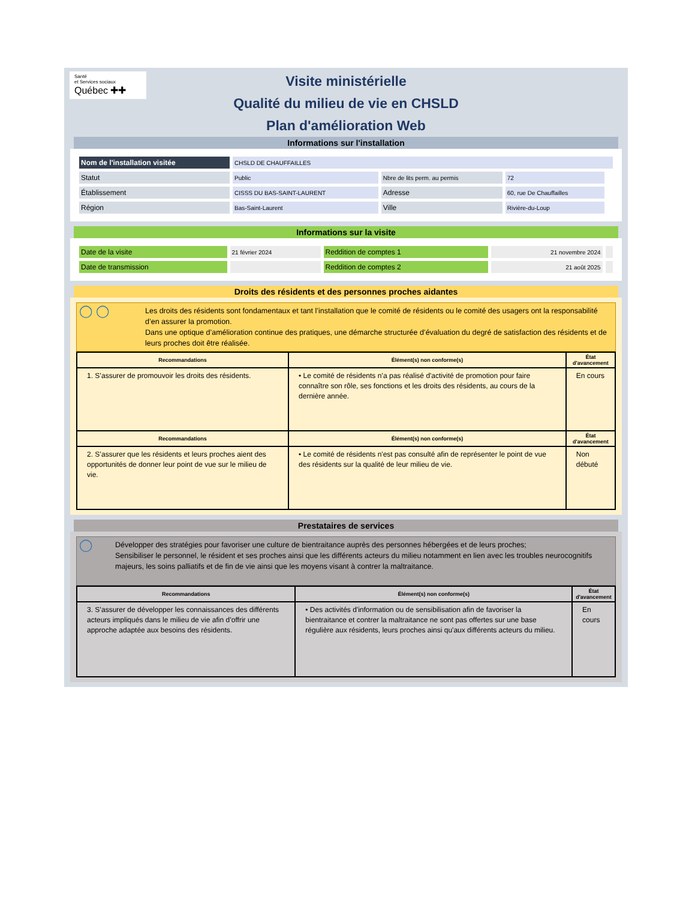Santé
et Services sociaux
Québec ✚✚
Visite ministérielle
Qualité du milieu de vie en CHSLD
Plan d'amélioration Web
Informations sur l'installation
| Nom de l'installation visitée | CHSLD DE CHAUFFAILLES | | | |
| Statut | Public | Nbre de lits perm. au permis | 72 | |
| Établissement | CISSS DU BAS-SAINT-LAURENT | Adresse | 60, rue De Chauffailles | |
| Région | Bas-Saint-Laurent | Ville | Rivière-du-Loup | |
Informations sur la visite
| Date de la visite | 21 février 2024 | Reddition de comptes 1 | 21 novembre 2024 | |
| Date de transmission | | Reddition de comptes 2 | 21 août 2025 | |
Droits des résidents et des personnes proches aidantes
◯ ◯
Les droits des résidents sont fondamentaux et tant l’installation que le comité de résidents ou le comité des usagers ont la responsabilité d’en assurer la promotion.
Dans une optique d’amélioration continue des pratiques, une démarche structurée d’évaluation du degré de satisfaction des résidents et de leurs proches doit être réalisée.
| Recommandations | Élément(s) non conforme(s) | État d'avancement |
| --- | --- | --- |
| 1. S’assurer de promouvoir les droits des résidents. | • Le comité de résidents n’a pas réalisé d'activité de promotion pour faire connaître son rôle, ses fonctions et les droits des résidents, au cours de la dernière année. | En cours |
| Recommandations | Élément(s) non conforme(s) | État d'avancement |
| 2. S’assurer que les résidents et leurs proches aient des opportunités de donner leur point de vue sur le milieu de vie. | • Le comité de résidents n'est pas consulté afin de représenter le point de vue des résidents sur la qualité de leur milieu de vie. | Non débuté |
Prestataires de services
◯
Développer des stratégies pour favoriser une culture de bientraitance auprès des personnes hébergées et de leurs proches;
Sensibiliser le personnel, le résident et ses proches ainsi que les différents acteurs du milieu notamment en lien avec les troubles neurocognitifs majeurs, les soins palliatifs et de fin de vie ainsi que les moyens visant à contrer la maltraitance.
| Recommandations | Élément(s) non conforme(s) | État d'avancement |
| --- | --- | --- |
| 3. S’assurer de développer les connaissances des différents acteurs impliqués dans le milieu de vie afin d’offrir une approche adaptée aux besoins des résidents. | • Des activités d'information ou de sensibilisation afin de favoriser la bientraitance et contrer la maltraitance ne sont pas offertes sur une base régulière aux résidents, leurs proches ainsi qu'aux différents acteurs du milieu. | En cours |